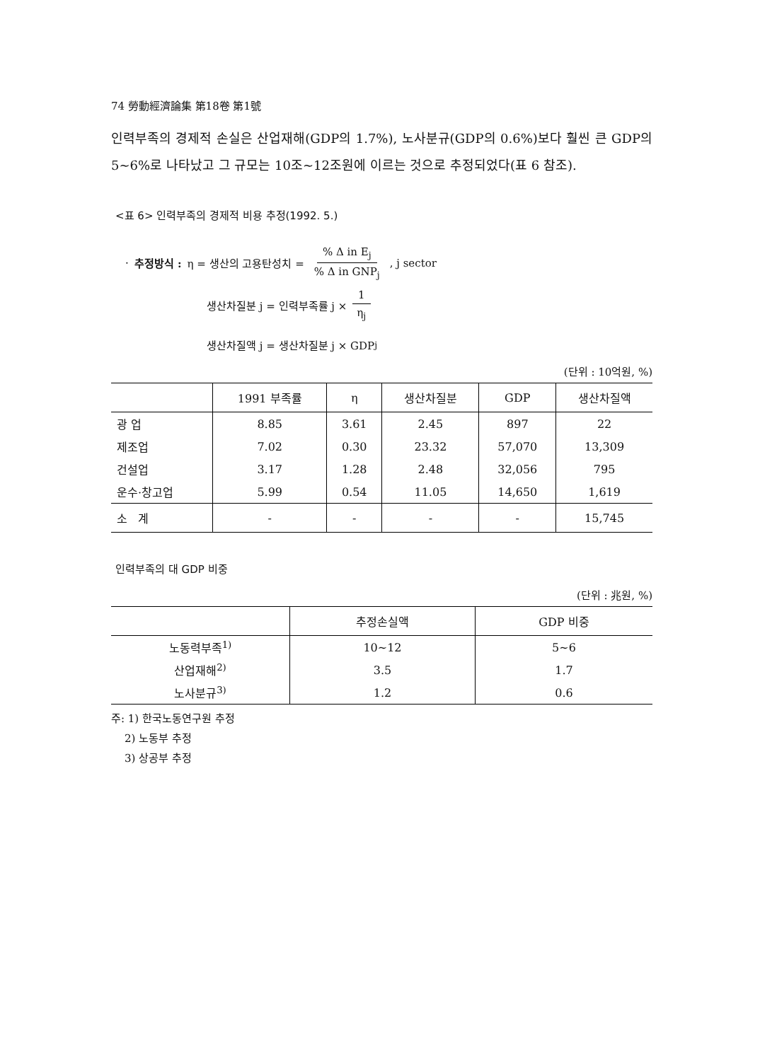74 勞動經濟論集 第18卷 第1號
인력부족의 경제적 손실은 산업재해(GDP의 1.7%), 노사분규(GDP의 0.6%)보다 훨씬 큰 GDP의 5~6%로 나타났고 그 규모는 10조~12조원에 이르는 것으로 추정되었다(표 6 참조).
<표 6> 인력부족의 경제적 비용 추정(1992. 5.)
· 추정방식 : η = 생산의 고용탄성치 = % Δ in E<sub>j</sub>% Δ in GNP<sub>j</sub>, j sector
생산차질분 j = 인력부족률 j × 1 η<sub>j</sub>
생산차질액 j = 생산차질분 j × GDP<sub>j</sub>
(단위 : 10억원, %)
| | 1991 부족률 | η | 생산차질분 | GDP | 생산차질액 |
| --- | --- | --- | --- | --- | --- |
| 광 업 | 8.85 | 3.61 | 2.45 | 897 | 22 |
| 제조업 | 7.02 | 0.30 | 23.32 | 57,070 | 13,309 |
| 건설업 | 3.17 | 1.28 | 2.48 | 32,056 | 795 |
| 운수·창고업 | 5.99 | 0.54 | 11.05 | 14,650 | 1,619 |
| 소 계 | - | - | - | - | 15,745 |
인력부족의 대 GDP 비중
(단위 : 兆원, %)
| | 추정손실액 | GDP 비중 |
| --- | --- | --- |
| 노동력부족<sup>1)</sup> | 10~12 | 5~6 |
| 산업재해<sup>2)</sup> | 3.5 | 1.7 |
| 노사분규<sup>3)</sup> | 1.2 | 0.6 |
주: 1) 한국노동연구원 추정
2) 노동부 추정
3) 상공부 추정